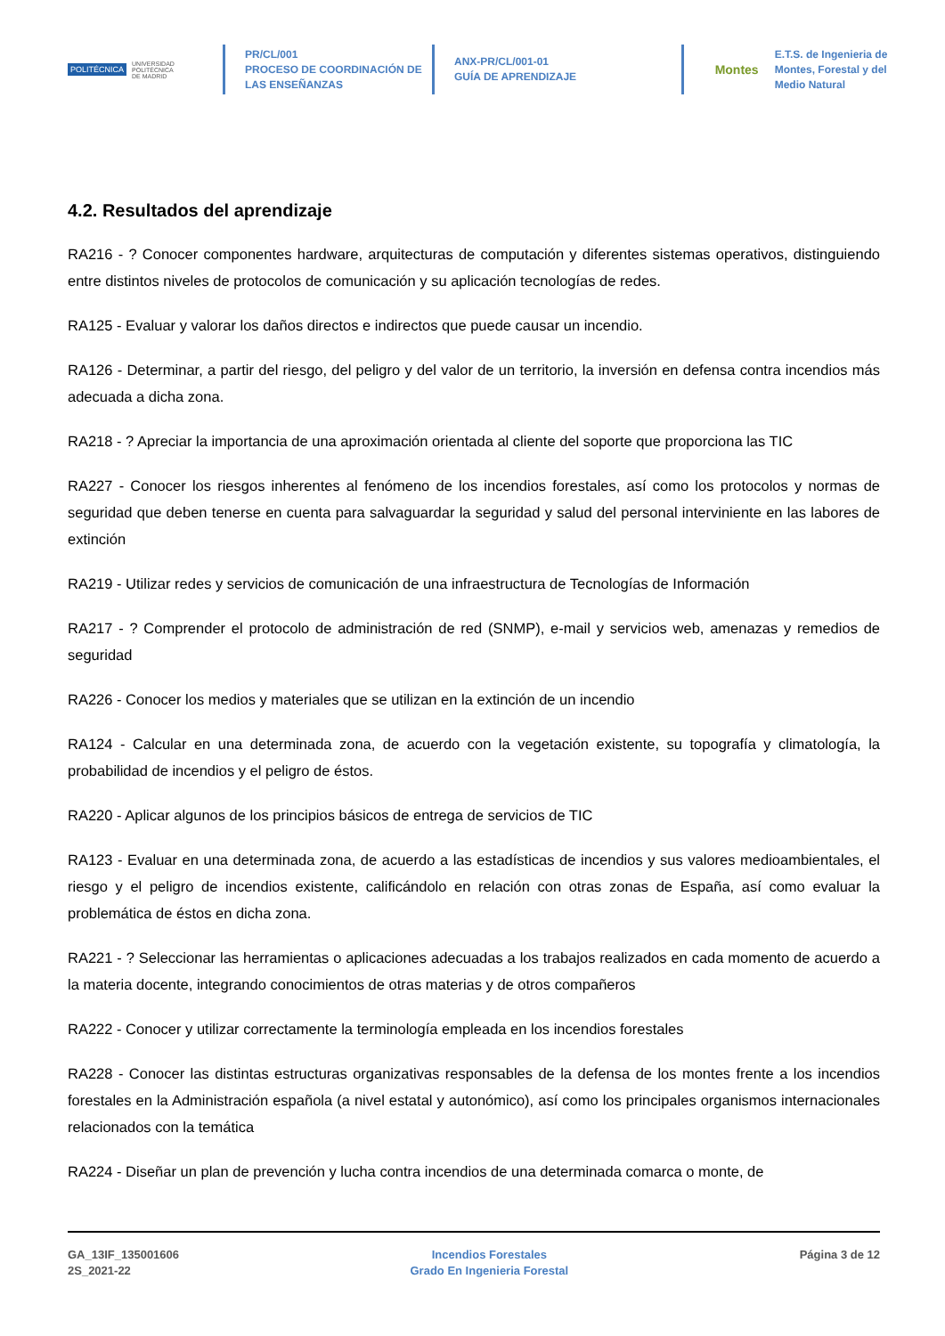POLITÉCNICA
UNIVERSIDAD
POLITÉCNICA
DE MADRID
PR/CL/001
PROCESO DE COORDINACIÓN DE
LAS ENSEÑANZAS
ANX-PR/CL/001-01
GUÍA DE APRENDIZAJE
Montes E.T.S. de Ingenieria de
Montes, Forestal y del
Medio Natural
4.2. Resultados del aprendizaje
RA216 - ? Conocer componentes hardware, arquitecturas de computación y diferentes sistemas operativos, distinguiendo entre distintos niveles de protocolos de comunicación y su aplicación tecnologías de redes.
RA125 - Evaluar y valorar los daños directos e indirectos que puede causar un incendio.
RA126 - Determinar, a partir del riesgo, del peligro y del valor de un territorio, la inversión en defensa contra incendios más adecuada a dicha zona.
RA218 - ? Apreciar la importancia de una aproximación orientada al cliente del soporte que proporciona las TIC
RA227 - Conocer los riesgos inherentes al fenómeno de los incendios forestales, así como los protocolos y normas de seguridad que deben tenerse en cuenta para salvaguardar la seguridad y salud del personal interviniente en las labores de extinción
RA219 - Utilizar redes y servicios de comunicación de una infraestructura de Tecnologías de Información
RA217 - ? Comprender el protocolo de administración de red (SNMP), e-mail y servicios web, amenazas y remedios de seguridad
RA226 - Conocer los medios y materiales que se utilizan en la extinción de un incendio
RA124 - Calcular en una determinada zona, de acuerdo con la vegetación existente, su topografía y climatología, la probabilidad de incendios y el peligro de éstos.
RA220 - Aplicar algunos de los principios básicos de entrega de servicios de TIC
RA123 - Evaluar en una determinada zona, de acuerdo a las estadísticas de incendios y sus valores medioambientales, el riesgo y el peligro de incendios existente, calificándolo en relación con otras zonas de España, así como evaluar la problemática de éstos en dicha zona.
RA221 - ? Seleccionar las herramientas o aplicaciones adecuadas a los trabajos realizados en cada momento de acuerdo a la materia docente, integrando conocimientos de otras materias y de otros compañeros
RA222 - Conocer y utilizar correctamente la terminología empleada en los incendios forestales
RA228 - Conocer las distintas estructuras organizativas responsables de la defensa de los montes frente a los incendios forestales en la Administración española (a nivel estatal y autonómico), así como los principales organismos internacionales relacionados con la temática
RA224 - Diseñar un plan de prevención y lucha contra incendios de una determinada comarca o monte, de
GA_13IF_135001606
2S_2021-22
Incendios Forestales
Grado En Ingenieria Forestal
Página 3 de 12